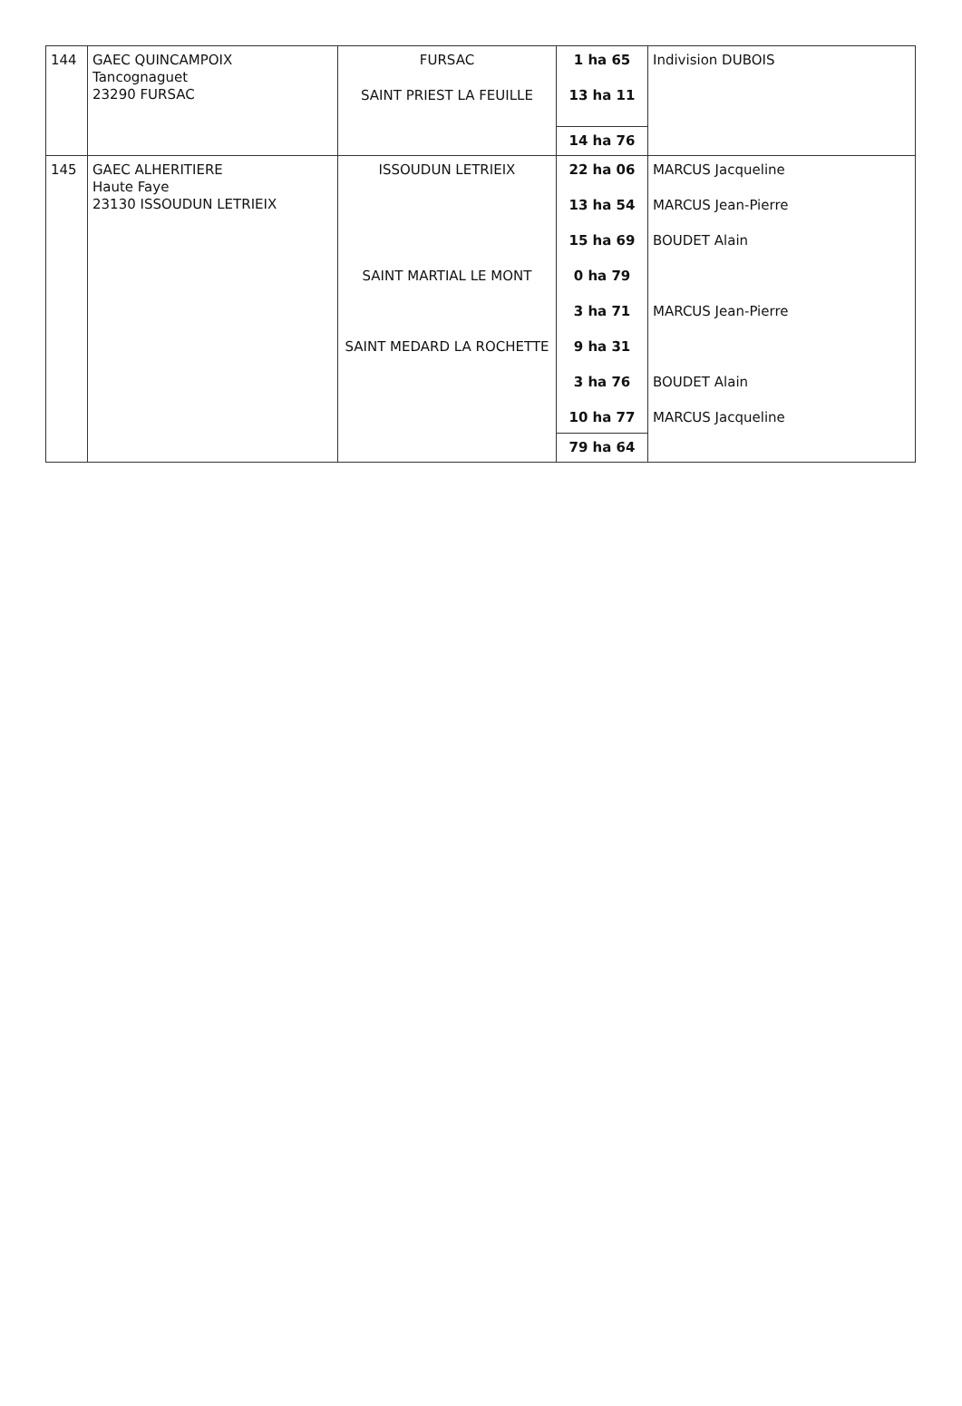| 144 | GAEC QUINCAMPOIX Tancognaguet 23290 FURSAC | FURSAC SAINT PRIEST LA FEUILLE | 1 ha 65 13 ha 11 14 ha 76 | Indivision DUBOIS |
| 145 | GAEC ALHERITIERE Haute Faye 23130 ISSOUDUN LETRIEIX | ISSOUDUN LETRIEIX SAINT MARTIAL LE MONT SAINT MEDARD LA ROCHETTE | 22 ha 06 13 ha 54 15 ha 69 0 ha 79 3 ha 71 9 ha 31 3 ha 76 10 ha 77 79 ha 64 | MARCUS Jacqueline MARCUS Jean-Pierre BOUDET Alain MARCUS Jean-Pierre BOUDET Alain MARCUS Jacqueline |